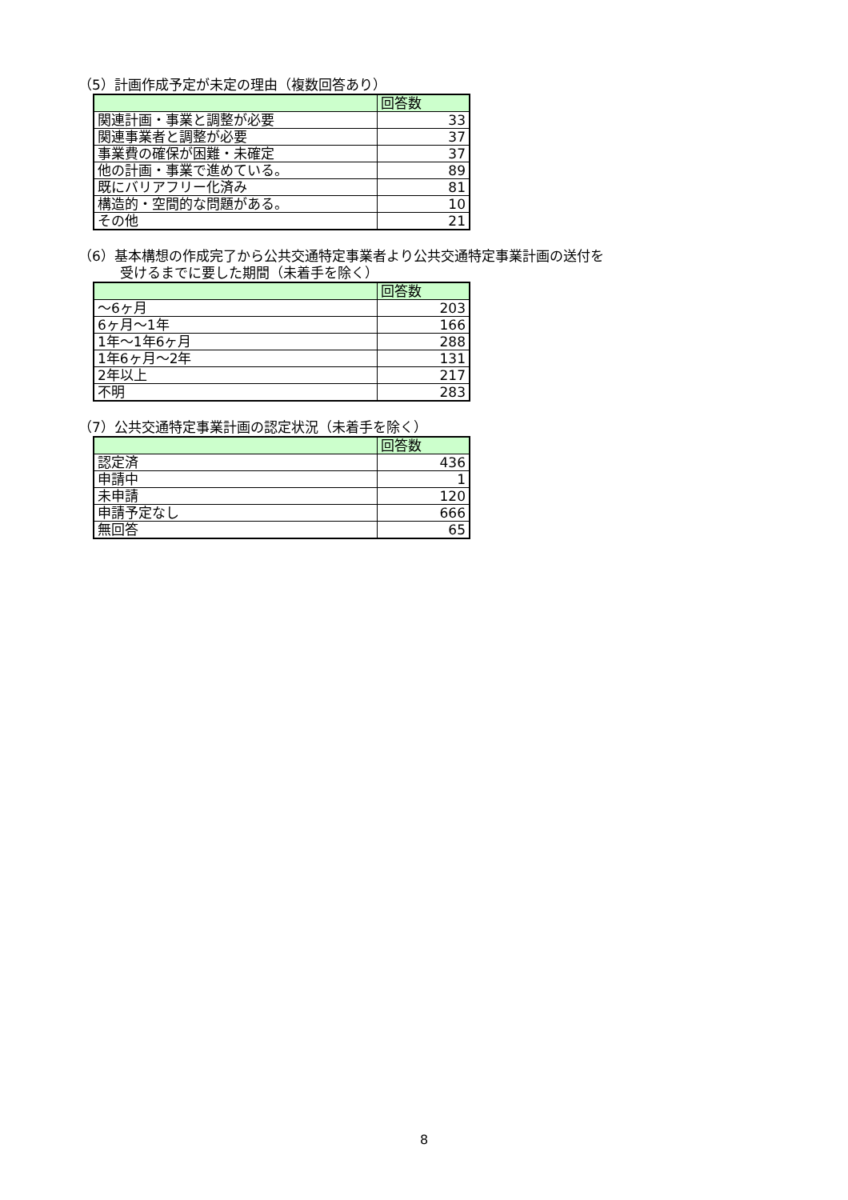（5）計画作成予定が未定の理由（複数回答あり）
| | 回答数 |
| --- | --- |
| 関連計画・事業と調整が必要 | 33 |
| 関連事業者と調整が必要 | 37 |
| 事業費の確保が困難・未確定 | 37 |
| 他の計画・事業で進めている。 | 89 |
| 既にバリアフリー化済み | 81 |
| 構造的・空間的な問題がある。 | 10 |
| その他 | 21 |
（6）基本構想の作成完了から公共交通特定事業者より公共交通特定事業計画の送付を
受けるまでに要した期間（未着手を除く）
| | 回答数 |
| --- | --- |
| ～6ヶ月 | 203 |
| 6ヶ月～1年 | 166 |
| 1年～1年6ヶ月 | 288 |
| 1年6ヶ月～2年 | 131 |
| 2年以上 | 217 |
| 不明 | 283 |
（7）公共交通特定事業計画の認定状況（未着手を除く）
| | 回答数 |
| --- | --- |
| 認定済 | 436 |
| 申請中 | 1 |
| 未申請 | 120 |
| 申請予定なし | 666 |
| 無回答 | 65 |
8